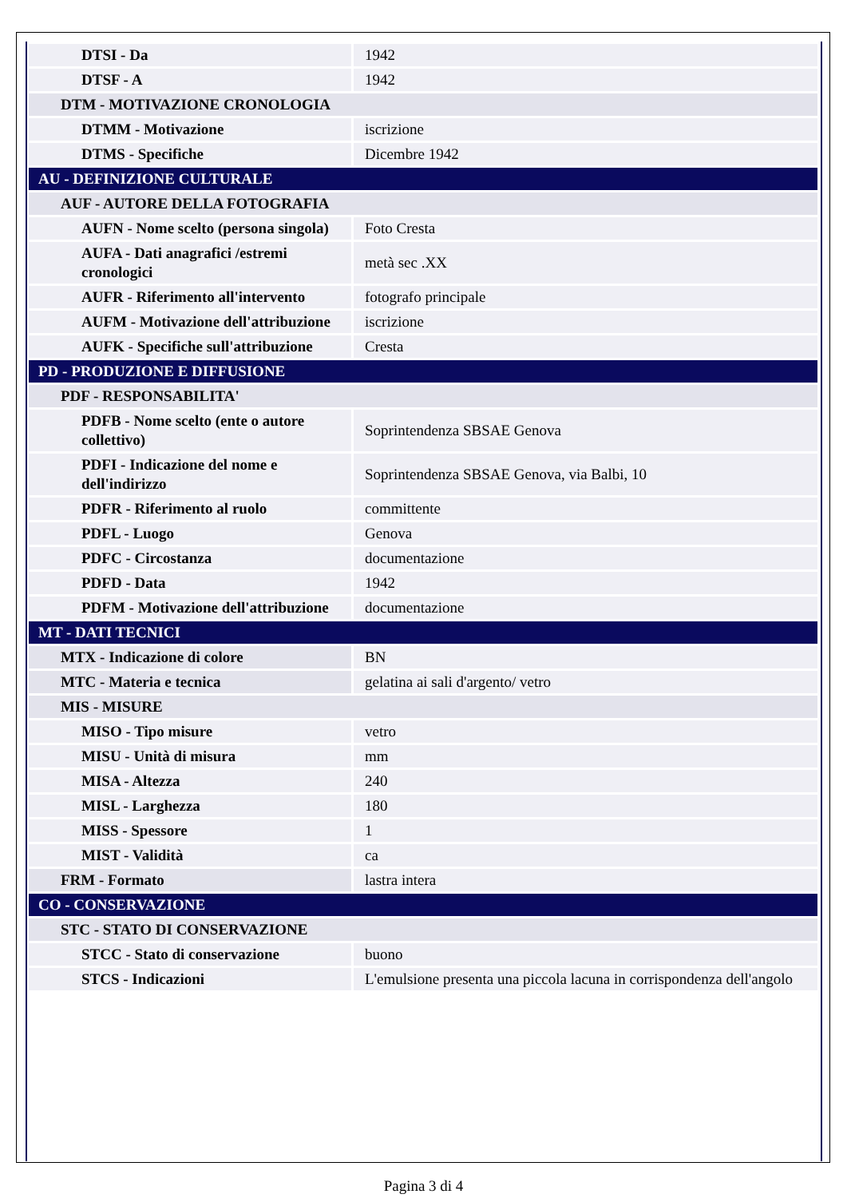| DTSI - Da | 1942 |
| DTSF - A | 1942 |
| DTM - MOTIVAZIONE CRONOLOGIA | |
| DTMM - Motivazione | iscrizione |
| DTMS - Specifiche | Dicembre 1942 |
| AU - DEFINIZIONE CULTURALE | |
| AUF - AUTORE DELLA FOTOGRAFIA | |
| AUFN - Nome scelto (persona singola) | Foto Cresta |
| AUFA - Dati anagrafici /estremi cronologici | metà sec .XX |
| AUFR - Riferimento all'intervento | fotografo principale |
| AUFM - Motivazione dell'attribuzione | iscrizione |
| AUFK - Specifiche sull'attribuzione | Cresta |
| PD - PRODUZIONE E DIFFUSIONE | |
| PDF - RESPONSABILITA' | |
| PDFB - Nome scelto (ente o autore collettivo) | Soprintendenza SBSAE Genova |
| PDFI - Indicazione del nome e dell'indirizzo | Soprintendenza SBSAE Genova, via Balbi, 10 |
| PDFR - Riferimento al ruolo | committente |
| PDFL - Luogo | Genova |
| PDFC - Circostanza | documentazione |
| PDFD - Data | 1942 |
| PDFM - Motivazione dell'attribuzione | documentazione |
| MT - DATI TECNICI | |
| MTX - Indicazione di colore | BN |
| MTC - Materia e tecnica | gelatina ai sali d'argento/ vetro |
| MIS - MISURE | |
| MISO - Tipo misure | vetro |
| MISU - Unità di misura | mm |
| MISA - Altezza | 240 |
| MISL - Larghezza | 180 |
| MISS - Spessore | 1 |
| MIST - Validità | ca |
| FRM - Formato | lastra intera |
| CO - CONSERVAZIONE | |
| STC - STATO DI CONSERVAZIONE | |
| STCC - Stato di conservazione | buono |
| STCS - Indicazioni | L'emulsione presenta una piccola lacuna in corrispondenza dell'angolo |
Pagina 3 di 4